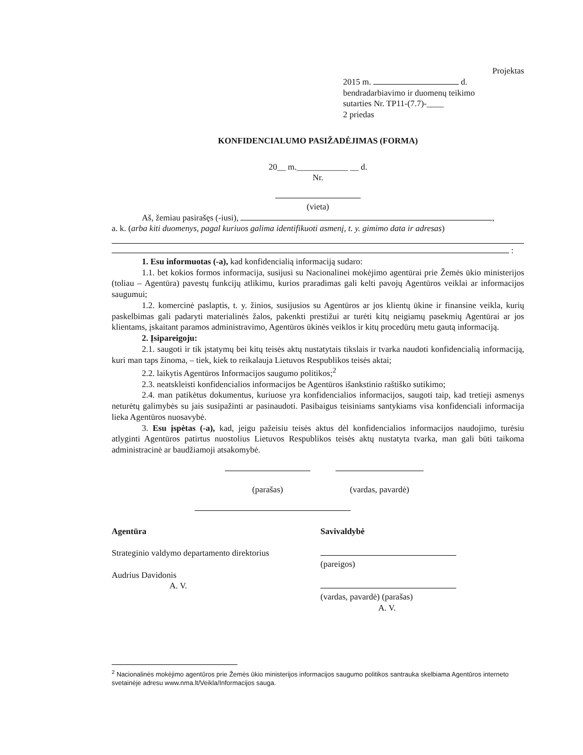Projektas
2015 m. d.
bendradarbiavimo ir duomenų teikimo
sutarties Nr. TP11-(7.7)-____
2 priedas
KONFIDENCIALUMO PASIŽADĖJIMAS (FORMA)
20__ m.____________ __ d.
Nr.
(vieta)
Aš, žemiau pasirašęs (-iusi), ,
a. k. (arba kiti duomenys, pagal kuriuos galima identifikuoti asmenį, t. y. gimimo data ir adresas)
:
1. Esu informuotas (-a), kad konfidencialią informaciją sudaro:
1.1. bet kokios formos informacija, susijusi su Nacionalinei mokėjimo agentūrai prie Žemės ūkio ministerijos (toliau – Agentūra) pavestų funkcijų atlikimu, kurios praradimas gali kelti pavojų Agentūros veiklai ar informacijos saugumui;
1.2. komercinė paslaptis, t. y. žinios, susijusios su Agentūros ar jos klientų ūkine ir finansine veikla, kurių paskelbimas gali padaryti materialinės žalos, pakenkti prestižui ar turėti kitų neigiamų pasekmių Agentūrai ar jos klientams, įskaitant paramos administravimo, Agentūros ūkinės veiklos ir kitų procedūrų metu gautą informaciją.
2. Įsipareigoju:
2.1. saugoti ir tik įstatymų bei kitų teisės aktų nustatytais tikslais ir tvarka naudoti konfidencialią informaciją, kuri man taps žinoma, – tiek, kiek to reikalauja Lietuvos Respublikos teisės aktai;
2.2. laikytis Agentūros Informacijos saugumo politikos;<sup>2</sup>
2.3. neatskleisti konfidencialios informacijos be Agentūros išankstinio raštiško sutikimo;
2.4. man patikėtus dokumentus, kuriuose yra konfidencialios informacijos, saugoti taip, kad tretieji asmenys neturėtų galimybės su jais susipažinti ar pasinaudoti. Pasibaigus teisiniams santykiams visa konfidenciali informacija lieka Agentūros nuosavybė.
3. Esu įspėtas (-a), kad, jeigu pažeisiu teisės aktus dėl konfidencialios informacijos naudojimo, turėsiu atlyginti Agentūros patirtus nuostolius Lietuvos Respublikos teisės aktų nustatyta tvarka, man gali būti taikoma administracinė ar baudžiamoji atsakomybė.
(parašas) (vardas, pavardė)
Agentūra
Strateginio valdymo departamento direktorius
Audrius Davidonis
A. V.
Savivaldybė
(pareigos)
(vardas, pavardė) (parašas)
A. V.
<sup>2</sup> Nacionalinės mokėjimo agentūros prie Žemės ūkio ministerijos informacijos saugumo politikos santrauka skelbiama Agentūros interneto svetainėje adresu www.nma.lt/Veikla/Informacijos sauga.